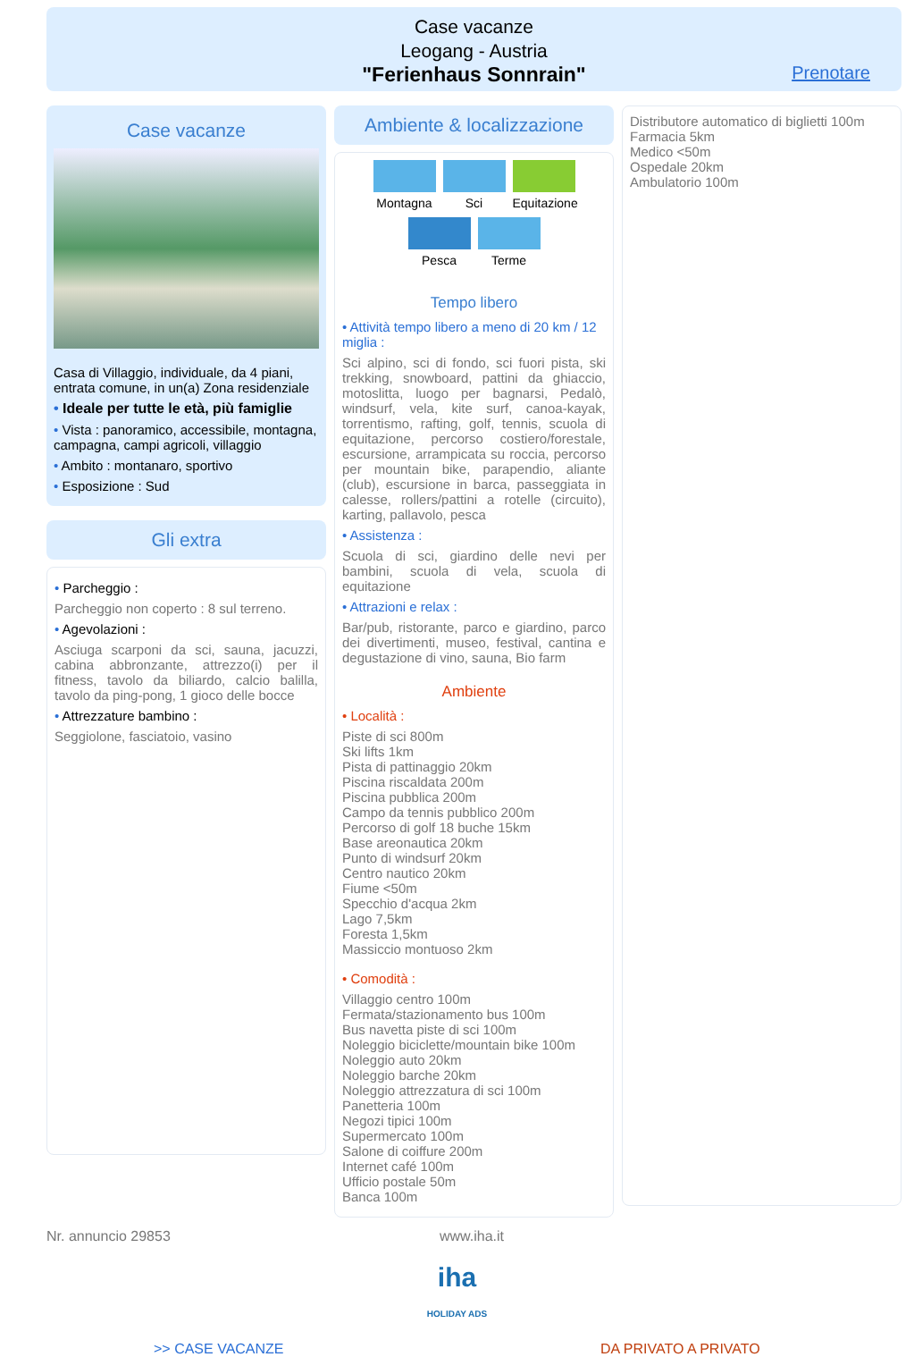Case vacanze
Leogang - Austria
"Ferienhaus Sonnrain"
Prenotare
Case vacanze
Casa di Villaggio, individuale, da 4 piani, entrata comune, in un(a) Zona residenziale
• Ideale per tutte le età, più famiglie
• Vista : panoramico, accessibile, montagna, campagna, campi agricoli, villaggio
• Ambito : montanaro, sportivo
• Esposizione : Sud
Gli extra
• Parcheggio :
Parcheggio non coperto : 8 sul terreno.
• Agevolazioni :
Asciuga scarponi da sci, sauna, jacuzzi, cabina abbronzante, attrezzo(i) per il fitness, tavolo da biliardo, calcio balilla, tavolo da ping-pong, 1 gioco delle bocce
• Attrezzature bambino :
Seggiolone, fasciatoio, vasino
Ambiente & localizzazione
Montagna
Sci
Equitazione
Pesca
Terme
Tempo libero
• Attività tempo libero a meno di 20 km / 12 miglia :
Sci alpino, sci di fondo, sci fuori pista, ski trekking, snowboard, pattini da ghiaccio, motoslitta, luogo per bagnarsi, Pedalò, windsurf, vela, kite surf, canoa-kayak, torrentismo, rafting, golf, tennis, scuola di equitazione, percorso costiero/forestale, escursione, arrampicata su roccia, percorso per mountain bike, parapendio, aliante (club), escursione in barca, passeggiata in calesse, rollers/pattini a rotelle (circuito), karting, pallavolo, pesca
• Assistenza :
Scuola di sci, giardino delle nevi per bambini, scuola di vela, scuola di equitazione
• Attrazioni e relax :
Bar/pub, ristorante, parco e giardino, parco dei divertimenti, museo, festival, cantina e degustazione di vino, sauna, Bio farm
Ambiente
• Località :
Piste di sci 800m
Ski lifts 1km
Pista di pattinaggio 20km
Piscina riscaldata 200m
Piscina pubblica 200m
Campo da tennis pubblico 200m
Percorso di golf 18 buche 15km
Base areonautica 20km
Punto di windsurf 20km
Centro nautico 20km
Fiume <50m
Specchio d'acqua 2km
Lago 7,5km
Foresta 1,5km
Massiccio montuoso 2km
• Comodità :
Villaggio centro 100m
Fermata/stazionamento bus 100m
Bus navetta piste di sci 100m
Noleggio biciclette/mountain bike 100m
Noleggio auto 20km
Noleggio barche 20km
Noleggio attrezzatura di sci 100m
Panetteria 100m
Negozi tipici 100m
Supermercato 100m
Salone di coiffure 200m
Internet café 100m
Ufficio postale 50m
Banca 100m
Distributore automatico di biglietti 100m
Farmacia 5km
Medico <50m
Ospedale 20km
Ambulatorio 100m
Nr. annuncio 29853 www.iha.it
iha
HOLIDAY ADS
>> CASE VACANZE DA PRIVATO A PRIVATO